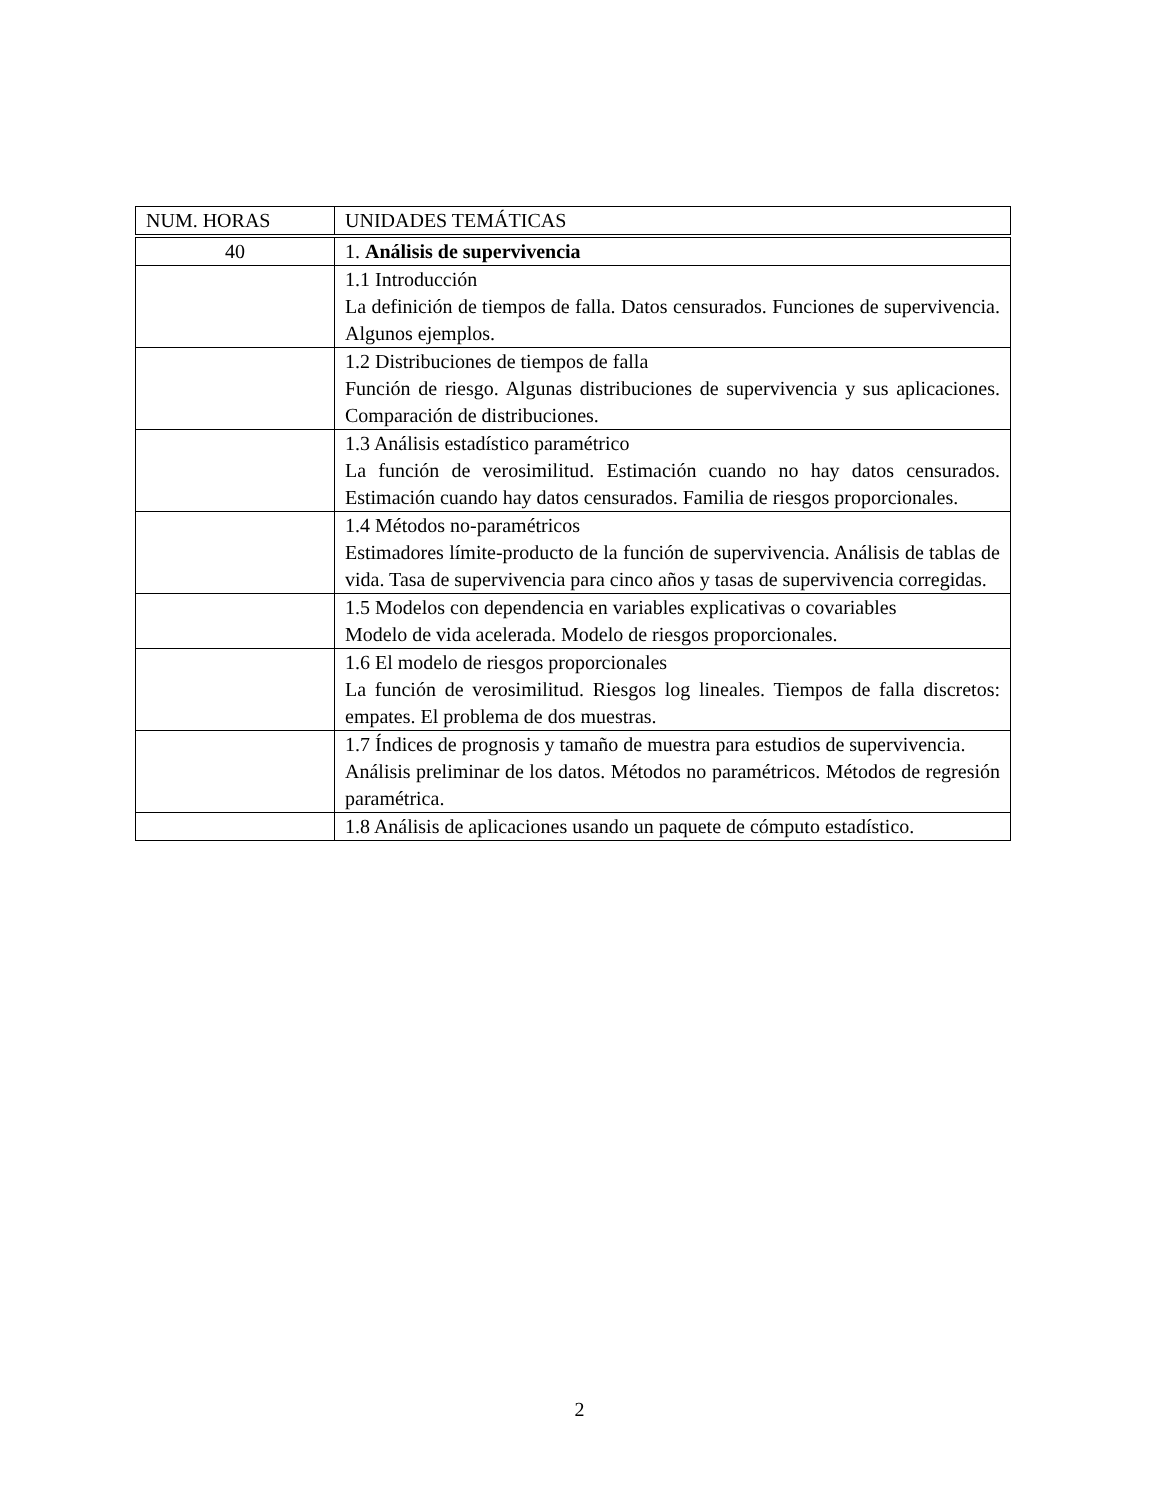| NUM. HORAS | UNIDADES TEMÁTICAS |
| --- | --- |
| 40 | 1. Análisis de supervivencia |
| | 1.1 Introducción La definición de tiempos de falla. Datos censurados. Funciones de supervivencia. Algunos ejemplos. |
| | 1.2 Distribuciones de tiempos de falla Función de riesgo. Algunas distribuciones de supervivencia y sus aplicaciones. Comparación de distribuciones. |
| | 1.3 Análisis estadístico paramétrico La función de verosimilitud. Estimación cuando no hay datos censurados. Estimación cuando hay datos censurados. Familia de riesgos proporcionales. |
| | 1.4 Métodos no-paramétricos Estimadores límite-producto de la función de supervivencia. Análisis de tablas de vida. Tasa de supervivencia para cinco años y tasas de supervivencia corregidas. |
| | 1.5 Modelos con dependencia en variables explicativas o covariables Modelo de vida acelerada. Modelo de riesgos proporcionales. |
| | 1.6 El modelo de riesgos proporcionales La función de verosimilitud. Riesgos log lineales. Tiempos de falla discretos: empates. El problema de dos muestras. |
| | 1.7 Índices de prognosis y tamaño de muestra para estudios de supervivencia. Análisis preliminar de los datos. Métodos no paramétricos. Métodos de regresión paramétrica. |
| | 1.8 Análisis de aplicaciones usando un paquete de cómputo estadístico. |
2